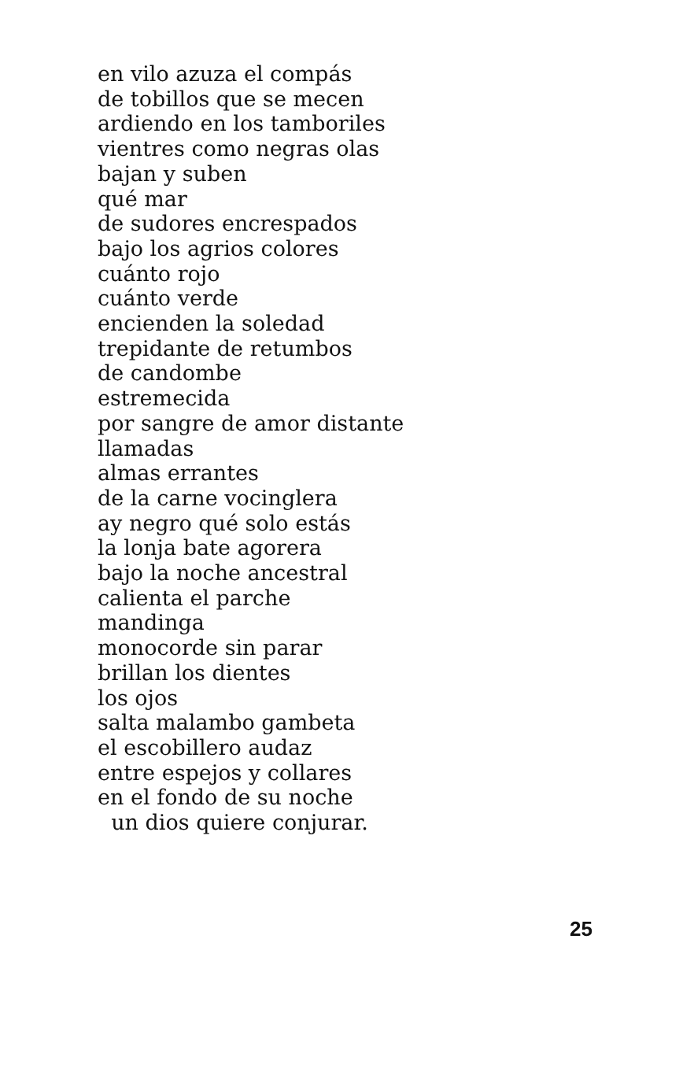en vilo azuza el compás
de tobillos que se mecen
ardiendo en los tamboriles
vientres como negras olas
bajan y suben
qué mar
de sudores encrespados
bajo los agrios colores
cuánto rojo
cuánto verde
encienden la soledad
trepidante de retumbos
de candombe
estremecida
por sangre de amor distante
llamadas
almas errantes
de la carne vocinglera
ay negro qué solo estás
la lonja bate agorera
bajo la noche ancestral
calienta el parche
mandinga
monocorde sin parar
brillan los dientes
los ojos
salta malambo gambeta
el escobillero audaz
entre espejos y collares
en el fondo de su noche
un dios quiere conjurar.
25